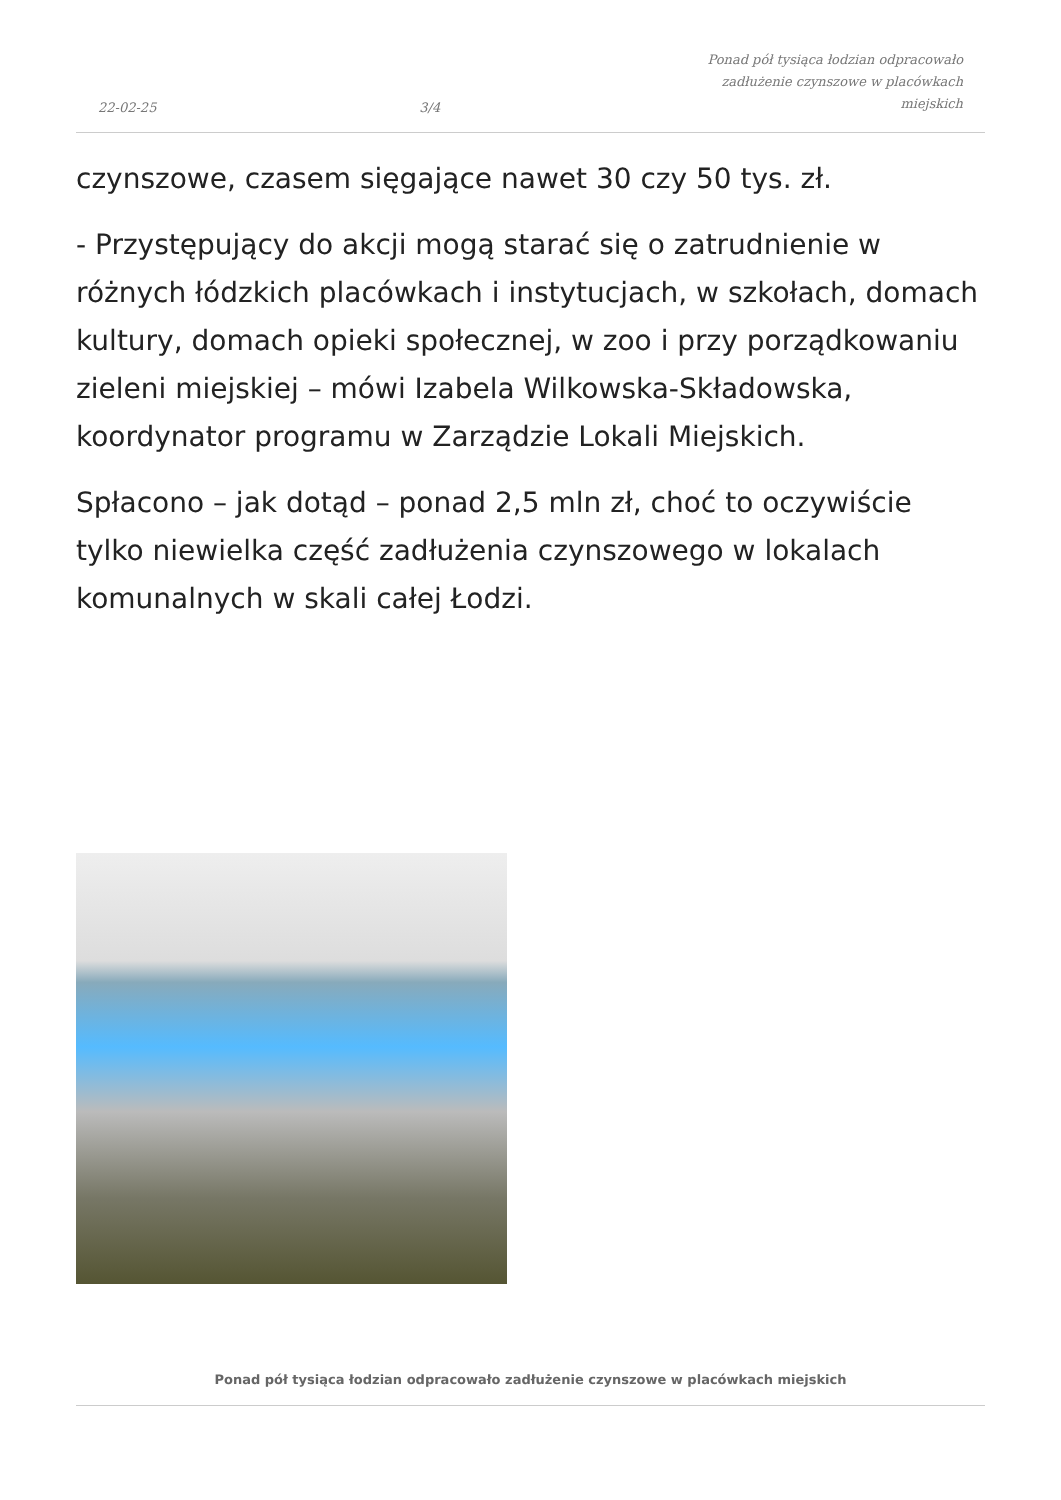22-02-25 3/4 Ponad pół tysiąca łodzian odpracowało zadłużenie czynszowe w placówkach miejskich
czynszowe, czasem sięgające nawet 30 czy 50 tys. zł.
- Przystępujący do akcji mogą starać się o zatrudnienie w różnych łódzkich placówkach i instytucjach, w szkołach, domach kultury, domach opieki społecznej, w zoo i przy porządkowaniu zieleni miejskiej – mówi Izabela Wilkowska-Składowska, koordynator programu w Zarządzie Lokali Miejskich.
Spłacono – jak dotąd – ponad 2,5 mln zł, choć to oczywiście tylko niewielka część zadłużenia czynszowego w lokalach komunalnych w skali całej Łodzi.
Ponad pół tysiąca łodzian odpracowało zadłużenie czynszowe w placówkach miejskich